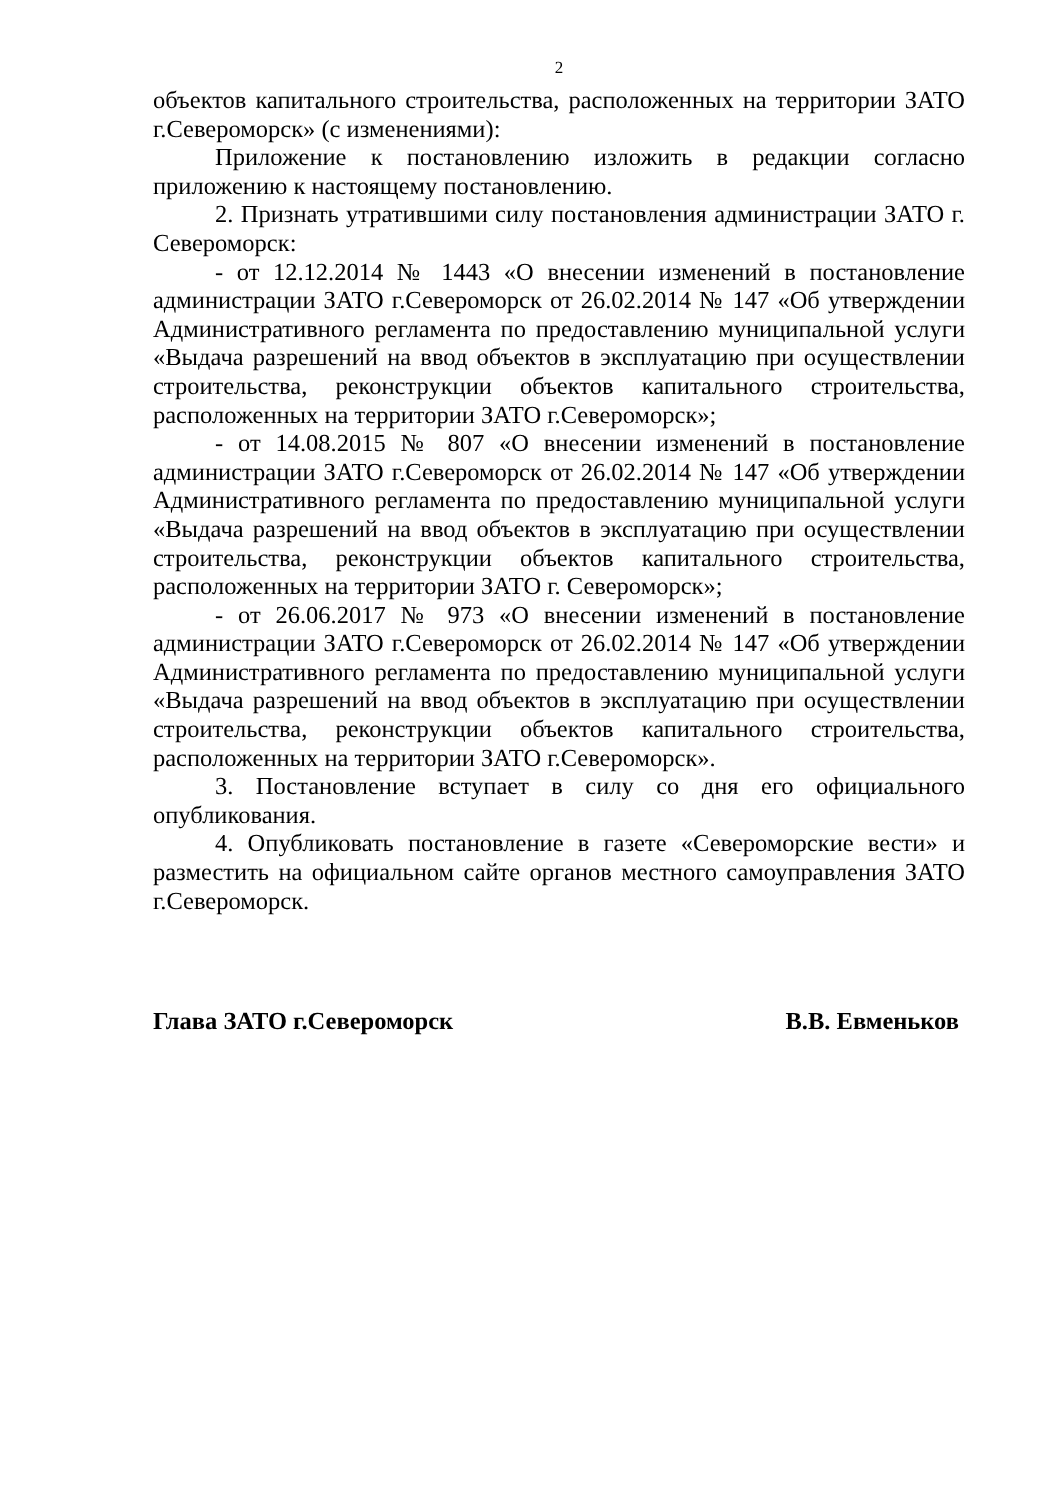2
объектов капитального строительства, расположенных на территории ЗАТО г.Североморск» (с изменениями):
Приложение к постановлению изложить в редакции согласно приложению к настоящему постановлению.
2. Признать утратившими силу постановления администрации ЗАТО г. Североморск:
- от 12.12.2014 № 1443 «О внесении изменений в постановление администрации ЗАТО г.Североморск от 26.02.2014 № 147 «Об утверждении Административного регламента по предоставлению муниципальной услуги «Выдача разрешений на ввод объектов в эксплуатацию при осуществлении строительства, реконструкции объектов капитального строительства, расположенных на территории ЗАТО г.Североморск»;
- от 14.08.2015 № 807 «О внесении изменений в постановление администрации ЗАТО г.Североморск от 26.02.2014 № 147 «Об утверждении Административного регламента по предоставлению муниципальной услуги «Выдача разрешений на ввод объектов в эксплуатацию при осуществлении строительства, реконструкции объектов капитального строительства, расположенных на территории ЗАТО г. Североморск»;
- от 26.06.2017 № 973 «О внесении изменений в постановление администрации ЗАТО г.Североморск от 26.02.2014 № 147 «Об утверждении Административного регламента по предоставлению муниципальной услуги «Выдача разрешений на ввод объектов в эксплуатацию при осуществлении строительства, реконструкции объектов капитального строительства, расположенных на территории ЗАТО г.Североморск».
3. Постановление вступает в силу со дня его официального опубликования.
4. Опубликовать постановление в газете «Североморские вести» и разместить на официальном сайте органов местного самоуправления ЗАТО г.Североморск.
Глава ЗАТО г.Североморск В.В. Евменьков